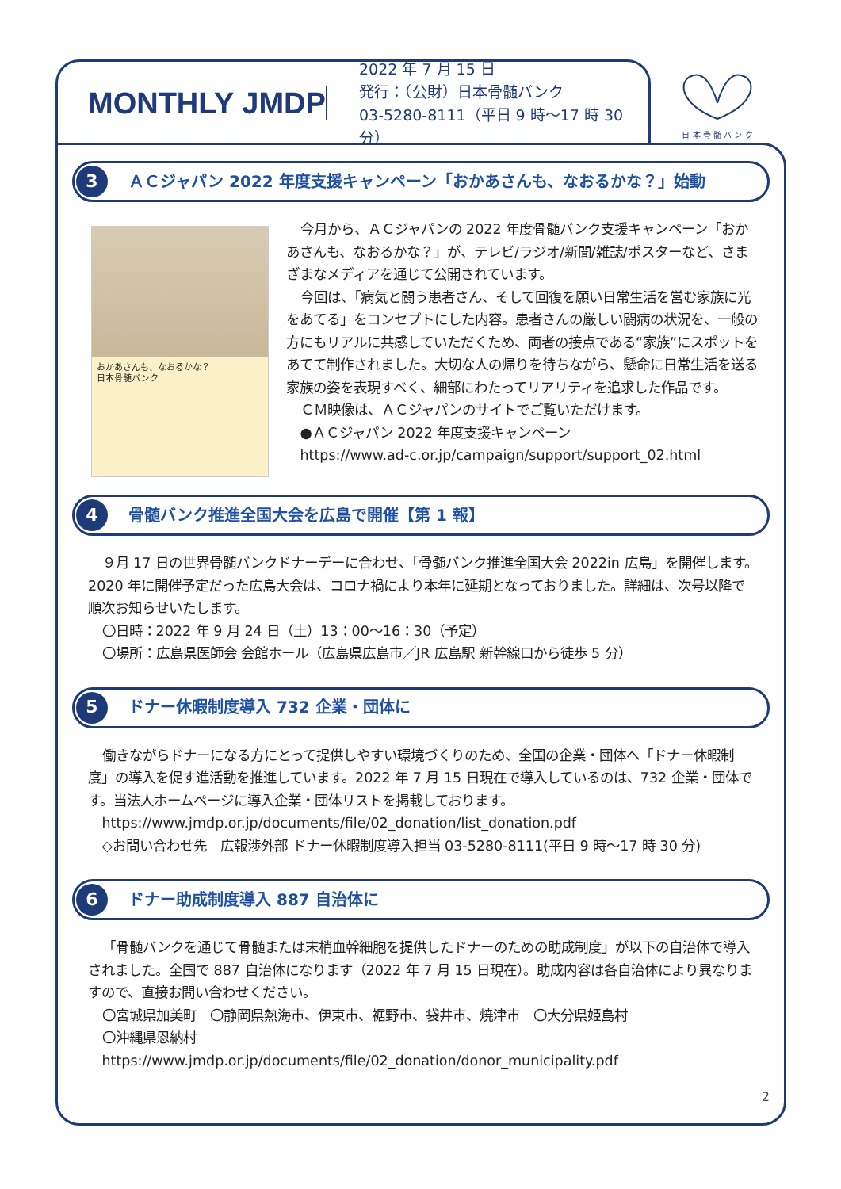MONTHLY JMDP
2022 年 7 月 15 日
発行：（公財）日本骨髄バンク
03-5280-8111（平日 9 時～17 時 30 分）
日 本 骨 髄 バ ン ク
3
ＡＣジャパン 2022 年度支援キャンペーン「おかあさんも、なおるかな？」始動
おかあさんも、なおるかな？
日本骨髄バンク
今月から、ＡＣジャパンの 2022 年度骨髄バンク支援キャンペーン「おかあさんも、なおるかな？」が、テレビ/ラジオ/新聞/雑誌/ポスターなど、さまざまなメディアを通じて公開されています。
今回は、「病気と闘う患者さん、そして回復を願い日常生活を営む家族に光をあてる」をコンセプトにした内容。患者さんの厳しい闘病の状況を、一般の方にもリアルに共感していただくため、両者の接点である“家族”にスポットをあてて制作されました。大切な人の帰りを待ちながら、懸命に日常生活を送る家族の姿を表現すべく、細部にわたってリアリティを追求した作品です。
ＣＭ映像は、ＡＣジャパンのサイトでご覧いただけます。
●ＡＣジャパン 2022 年度支援キャンペーン
https://www.ad-c.or.jp/campaign/support/support_02.html
4
骨髄バンク推進全国大会を広島で開催【第 1 報】
９月 17 日の世界骨髄バンクドナーデーに合わせ、「骨髄バンク推進全国大会 2022in 広島」を開催します。2020 年に開催予定だった広島大会は、コロナ禍により本年に延期となっておりました。詳細は、次号以降で順次お知らせいたします。
〇日時：2022 年 9 月 24 日（土）13：00～16：30（予定）
〇場所：広島県医師会 会館ホール（広島県広島市／JR 広島駅 新幹線口から徒歩 5 分）
5
ドナー休暇制度導入 732 企業・団体に
働きながらドナーになる方にとって提供しやすい環境づくりのため、全国の企業・団体へ「ドナー休暇制度」の導入を促す進活動を推進しています。2022 年 7 月 15 日現在で導入しているのは、732 企業・団体です。当法人ホームページに導入企業・団体リストを掲載しております。
https://www.jmdp.or.jp/documents/file/02_donation/list_donation.pdf
◇お問い合わせ先　広報渉外部 ドナー休暇制度導入担当 03-5280-8111(平日 9 時～17 時 30 分)
6
ドナー助成制度導入 887 自治体に
「骨髄バンクを通じて骨髄または末梢血幹細胞を提供したドナーのための助成制度」が以下の自治体で導入されました。全国で 887 自治体になります（2022 年 7 月 15 日現在）。助成内容は各自治体により異なりますので、直接お問い合わせください。
〇宮城県加美町　〇静岡県熱海市、伊東市、裾野市、袋井市、焼津市　〇大分県姫島村
〇沖縄県恩納村
https://www.jmdp.or.jp/documents/file/02_donation/donor_municipality.pdf
2